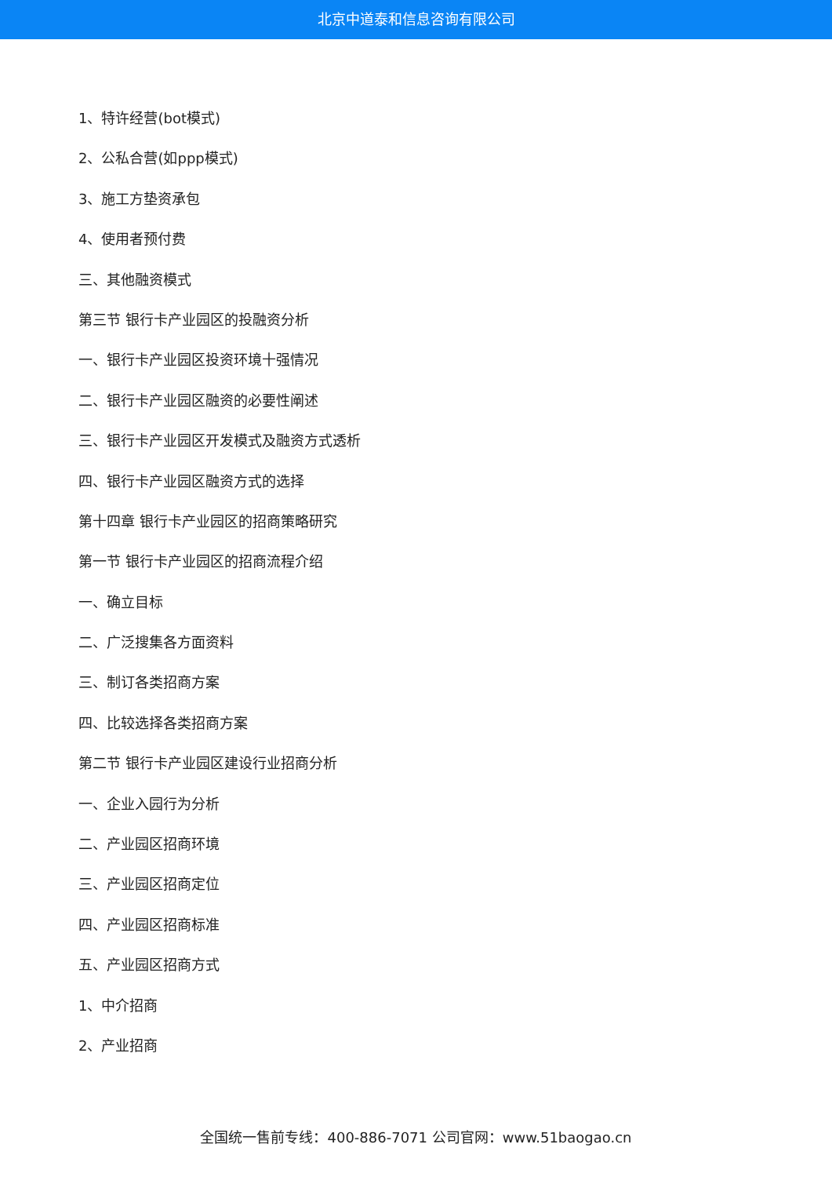北京中道泰和信息咨询有限公司
1、特许经营(bot模式)
2、公私合营(如ppp模式)
3、施工方垫资承包
4、使用者预付费
三、其他融资模式
第三节 银行卡产业园区的投融资分析
一、银行卡产业园区投资环境十强情况
二、银行卡产业园区融资的必要性阐述
三、银行卡产业园区开发模式及融资方式透析
四、银行卡产业园区融资方式的选择
第十四章 银行卡产业园区的招商策略研究
第一节 银行卡产业园区的招商流程介绍
一、确立目标
二、广泛搜集各方面资料
三、制订各类招商方案
四、比较选择各类招商方案
第二节 银行卡产业园区建设行业招商分析
一、企业入园行为分析
二、产业园区招商环境
三、产业园区招商定位
四、产业园区招商标准
五、产业园区招商方式
1、中介招商
2、产业招商
全国统一售前专线：400-886-7071 公司官网：www.51baogao.cn